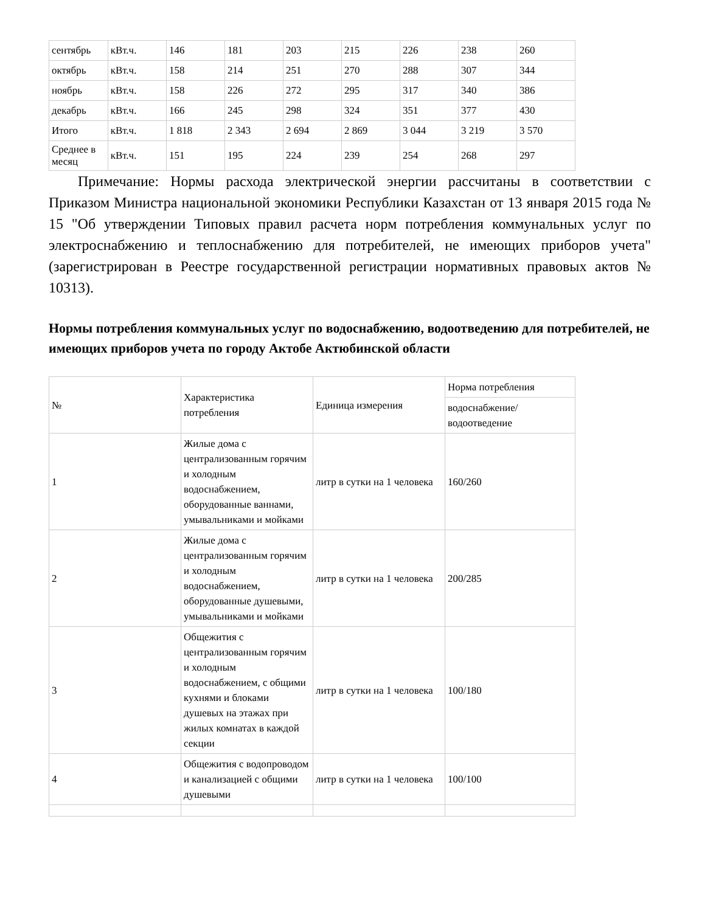| сентябрь | кВт.ч. | 146 | 181 | 203 | 215 | 226 | 238 | 260 |
| октябрь | кВт.ч. | 158 | 214 | 251 | 270 | 288 | 307 | 344 |
| ноябрь | кВт.ч. | 158 | 226 | 272 | 295 | 317 | 340 | 386 |
| декабрь | кВт.ч. | 166 | 245 | 298 | 324 | 351 | 377 | 430 |
| Итого | кВт.ч. | 1 818 | 2 343 | 2 694 | 2 869 | 3 044 | 3 219 | 3 570 |
| Среднее в месяц | кВт.ч. | 151 | 195 | 224 | 239 | 254 | 268 | 297 |
Примечание: Нормы расхода электрической энергии рассчитаны в соответствии с Приказом Министра национальной экономики Республики Казахстан от 13 января 2015 года № 15 "Об утверждении Типовых правил расчета норм потребления коммунальных услуг по электроснабжению и теплоснабжению для потребителей, не имеющих приборов учета" (зарегистрирован в Реестре государственной регистрации нормативных правовых актов № 10313).
Нормы потребления коммунальных услуг по водоснабжению, водоотведению для потребителей, не имеющих приборов учета по городу Актобе Актюбинской области
| № | Характеристика потребления | Единица измерения | Норма потребления |
| | | | водоснабжение/ водоотведение |
| 1 | Жилые дома с централизованным горячим и холодным водоснабжением, оборудованные ваннами, умывальниками и мойками | литр в сутки на 1 человека | 160/260 |
| 2 | Жилые дома с централизованным горячим и холодным водоснабжением, оборудованные душевыми, умывальниками и мойками | литр в сутки на 1 человека | 200/285 |
| 3 | Общежития с централизованным горячим и холодным водоснабжением, с общими кухнями и блоками душевых на этажах при жилых комнатах в каждой секции | литр в сутки на 1 человека | 100/180 |
| 4 | Общежития с водопроводом и канализацией с общими душевыми | литр в сутки на 1 человека | 100/100 |